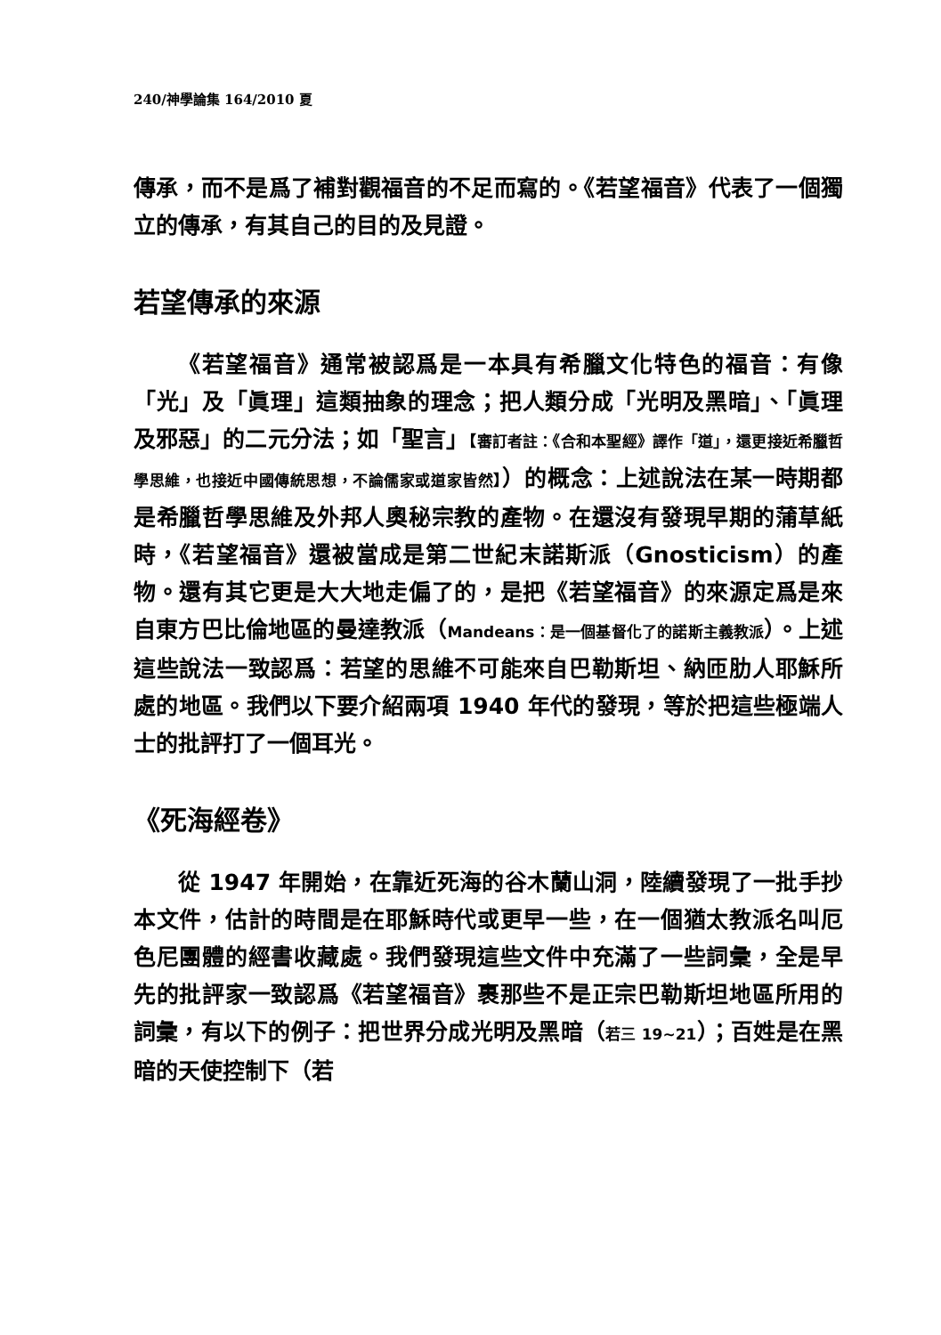240/神學論集 164/2010 夏
傳承，而不是爲了補對觀福音的不足而寫的。《若望福音》代表了一個獨立的傳承，有其自己的目的及見證。
若望傳承的來源
《若望福音》通常被認爲是一本具有希臘文化特色的福音：有像「光」及「眞理」這類抽象的理念；把人類分成「光明及黑暗」、「眞理及邪惡」的二元分法；如「聖言」【審訂者註：《合和本聖經》譯作「道」，還更接近希臘哲學思維，也接近中國傳統思想，不論儒家或道家皆然】）的概念：上述說法在某一時期都是希臘哲學思維及外邦人奧秘宗教的產物。在還沒有發現早期的蒲草紙時，《若望福音》還被當成是第二世紀末諾斯派（Gnosticism）的產物。還有其它更是大大地走偏了的，是把《若望福音》的來源定爲是來自東方巴比倫地區的曼達教派（Mandeans：是一個基督化了的諾斯主義教派）。上述這些說法一致認爲：若望的思維不可能來自巴勒斯坦、納匝肋人耶穌所處的地區。我們以下要介紹兩項 1940 年代的發現，等於把這些極端人士的批評打了一個耳光。
《死海經卷》
從 1947 年開始，在靠近死海的谷木蘭山洞，陸續發現了一批手抄本文件，估計的時間是在耶穌時代或更早一些，在一個猶太教派名叫厄色尼團體的經書收藏處。我們發現這些文件中充滿了一些詞彙，全是早先的批評家一致認爲《若望福音》裹那些不是正宗巴勒斯坦地區所用的詞彙，有以下的例子：把世界分成光明及黑暗（若三 19~21）；百姓是在黑暗的天使控制下（若